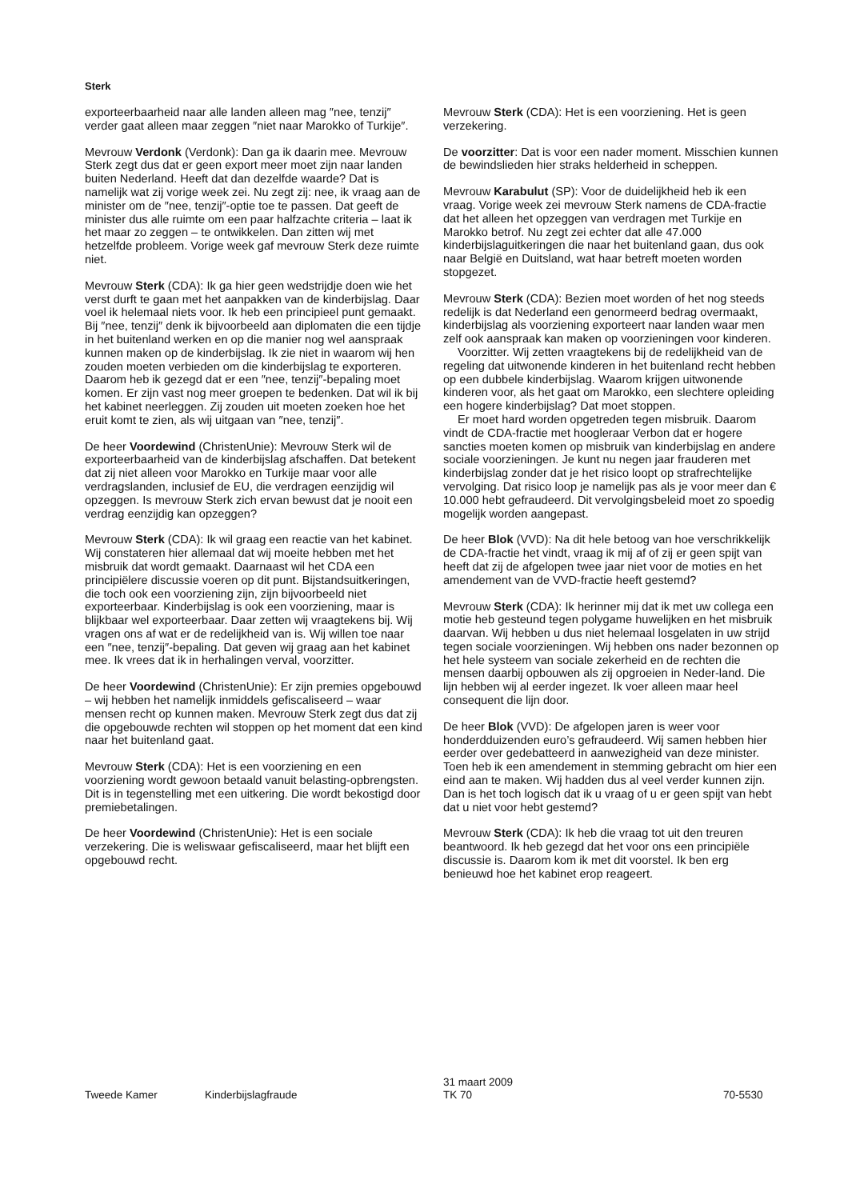Sterk
exporteerbaarheid naar alle landen alleen mag ″nee, tenzij″ verder gaat alleen maar zeggen ″niet naar Marokko of Turkije″.
Mevrouw Verdonk (Verdonk): Dan ga ik daarin mee. Mevrouw Sterk zegt dus dat er geen export meer moet zijn naar landen buiten Nederland. Heeft dat dan dezelfde waarde? Dat is namelijk wat zij vorige week zei. Nu zegt zij: nee, ik vraag aan de minister om de ″nee, tenzij″-optie toe te passen. Dat geeft de minister dus alle ruimte om een paar halfzachte criteria – laat ik het maar zo zeggen – te ontwikkelen. Dan zitten wij met hetzelfde probleem. Vorige week gaf mevrouw Sterk deze ruimte niet.
Mevrouw Sterk (CDA): Ik ga hier geen wedstrijdje doen wie het verst durft te gaan met het aanpakken van de kinderbijslag. Daar voel ik helemaal niets voor. Ik heb een principieel punt gemaakt. Bij ″nee, tenzij″ denk ik bijvoorbeeld aan diplomaten die een tijdje in het buitenland werken en op die manier nog wel aanspraak kunnen maken op de kinderbijslag. Ik zie niet in waarom wij hen zouden moeten verbieden om die kinderbijslag te exporteren. Daarom heb ik gezegd dat er een ″nee, tenzij″-bepaling moet komen. Er zijn vast nog meer groepen te bedenken. Dat wil ik bij het kabinet neerleggen. Zij zouden uit moeten zoeken hoe het eruit komt te zien, als wij uitgaan van ″nee, tenzij″.
De heer Voordewind (ChristenUnie): Mevrouw Sterk wil de exporteerbaarheid van de kinderbijslag afschaffen. Dat betekent dat zij niet alleen voor Marokko en Turkije maar voor alle verdragslanden, inclusief de EU, die verdragen eenzijdig wil opzeggen. Is mevrouw Sterk zich ervan bewust dat je nooit een verdrag eenzijdig kan opzeggen?
Mevrouw Sterk (CDA): Ik wil graag een reactie van het kabinet. Wij constateren hier allemaal dat wij moeite hebben met het misbruik dat wordt gemaakt. Daarnaast wil het CDA een principiëlere discussie voeren op dit punt. Bijstandsuitkeringen, die toch ook een voorziening zijn, zijn bijvoorbeeld niet exporteerbaar. Kinderbijslag is ook een voorziening, maar is blijkbaar wel exporteerbaar. Daar zetten wij vraagtekens bij. Wij vragen ons af wat er de redelijkheid van is. Wij willen toe naar een ″nee, tenzij″-bepaling. Dat geven wij graag aan het kabinet mee. Ik vrees dat ik in herhalingen verval, voorzitter.
De heer Voordewind (ChristenUnie): Er zijn premies opgebouwd – wij hebben het namelijk inmiddels gefiscaliseerd – waar mensen recht op kunnen maken. Mevrouw Sterk zegt dus dat zij die opgebouwde rechten wil stoppen op het moment dat een kind naar het buitenland gaat.
Mevrouw Sterk (CDA): Het is een voorziening en een voorziening wordt gewoon betaald vanuit belasting-opbrengsten. Dit is in tegenstelling met een uitkering. Die wordt bekostigd door premiebetalingen.
De heer Voordewind (ChristenUnie): Het is een sociale verzekering. Die is weliswaar gefiscaliseerd, maar het blijft een opgebouwd recht.
Mevrouw Sterk (CDA): Het is een voorziening. Het is geen verzekering.
De voorzitter: Dat is voor een nader moment. Misschien kunnen de bewindslieden hier straks helderheid in scheppen.
Mevrouw Karabulut (SP): Voor de duidelijkheid heb ik een vraag. Vorige week zei mevrouw Sterk namens de CDA-fractie dat het alleen het opzeggen van verdragen met Turkije en Marokko betrof. Nu zegt zei echter dat alle 47.000 kinderbijslaguitkeringen die naar het buitenland gaan, dus ook naar België en Duitsland, wat haar betreft moeten worden stopgezet.
Mevrouw Sterk (CDA): Bezien moet worden of het nog steeds redelijk is dat Nederland een genormeerd bedrag overmaakt, kinderbijslag als voorziening exporteert naar landen waar men zelf ook aanspraak kan maken op voorzieningen voor kinderen.
Voorzitter. Wij zetten vraagtekens bij de redelijkheid van de regeling dat uitwonende kinderen in het buitenland recht hebben op een dubbele kinderbijslag. Waarom krijgen uitwonende kinderen voor, als het gaat om Marokko, een slechtere opleiding een hogere kinderbijslag? Dat moet stoppen.
Er moet hard worden opgetreden tegen misbruik. Daarom vindt de CDA-fractie met hoogleraar Verbon dat er hogere sancties moeten komen op misbruik van kinderbijslag en andere sociale voorzieningen. Je kunt nu negen jaar frauderen met kinderbijslag zonder dat je het risico loopt op strafrechtelijke vervolging. Dat risico loop je namelijk pas als je voor meer dan € 10.000 hebt gefraudeerd. Dit vervolgingsbeleid moet zo spoedig mogelijk worden aangepast.
De heer Blok (VVD): Na dit hele betoog van hoe verschrikkelijk de CDA-fractie het vindt, vraag ik mij af of zij er geen spijt van heeft dat zij de afgelopen twee jaar niet voor de moties en het amendement van de VVD-fractie heeft gestemd?
Mevrouw Sterk (CDA): Ik herinner mij dat ik met uw collega een motie heb gesteund tegen polygame huwelijken en het misbruik daarvan. Wij hebben u dus niet helemaal losgelaten in uw strijd tegen sociale voorzieningen. Wij hebben ons nader bezonnen op het hele systeem van sociale zekerheid en de rechten die mensen daarbij opbouwen als zij opgroeien in Neder-land. Die lijn hebben wij al eerder ingezet. Ik voer alleen maar heel consequent die lijn door.
De heer Blok (VVD): De afgelopen jaren is weer voor honderdduizenden euro’s gefraudeerd. Wij samen hebben hier eerder over gedebatteerd in aanwezigheid van deze minister. Toen heb ik een amendement in stemming gebracht om hier een eind aan te maken. Wij hadden dus al veel verder kunnen zijn. Dan is het toch logisch dat ik u vraag of u er geen spijt van hebt dat u niet voor hebt gestemd?
Mevrouw Sterk (CDA): Ik heb die vraag tot uit den treuren beantwoord. Ik heb gezegd dat het voor ons een principiële discussie is. Daarom kom ik met dit voorstel. Ik ben erg benieuwd hoe het kabinet erop reageert.
Tweede Kamer Kinderbijslagfraude
31 maart 2009
TK 70
70-5530